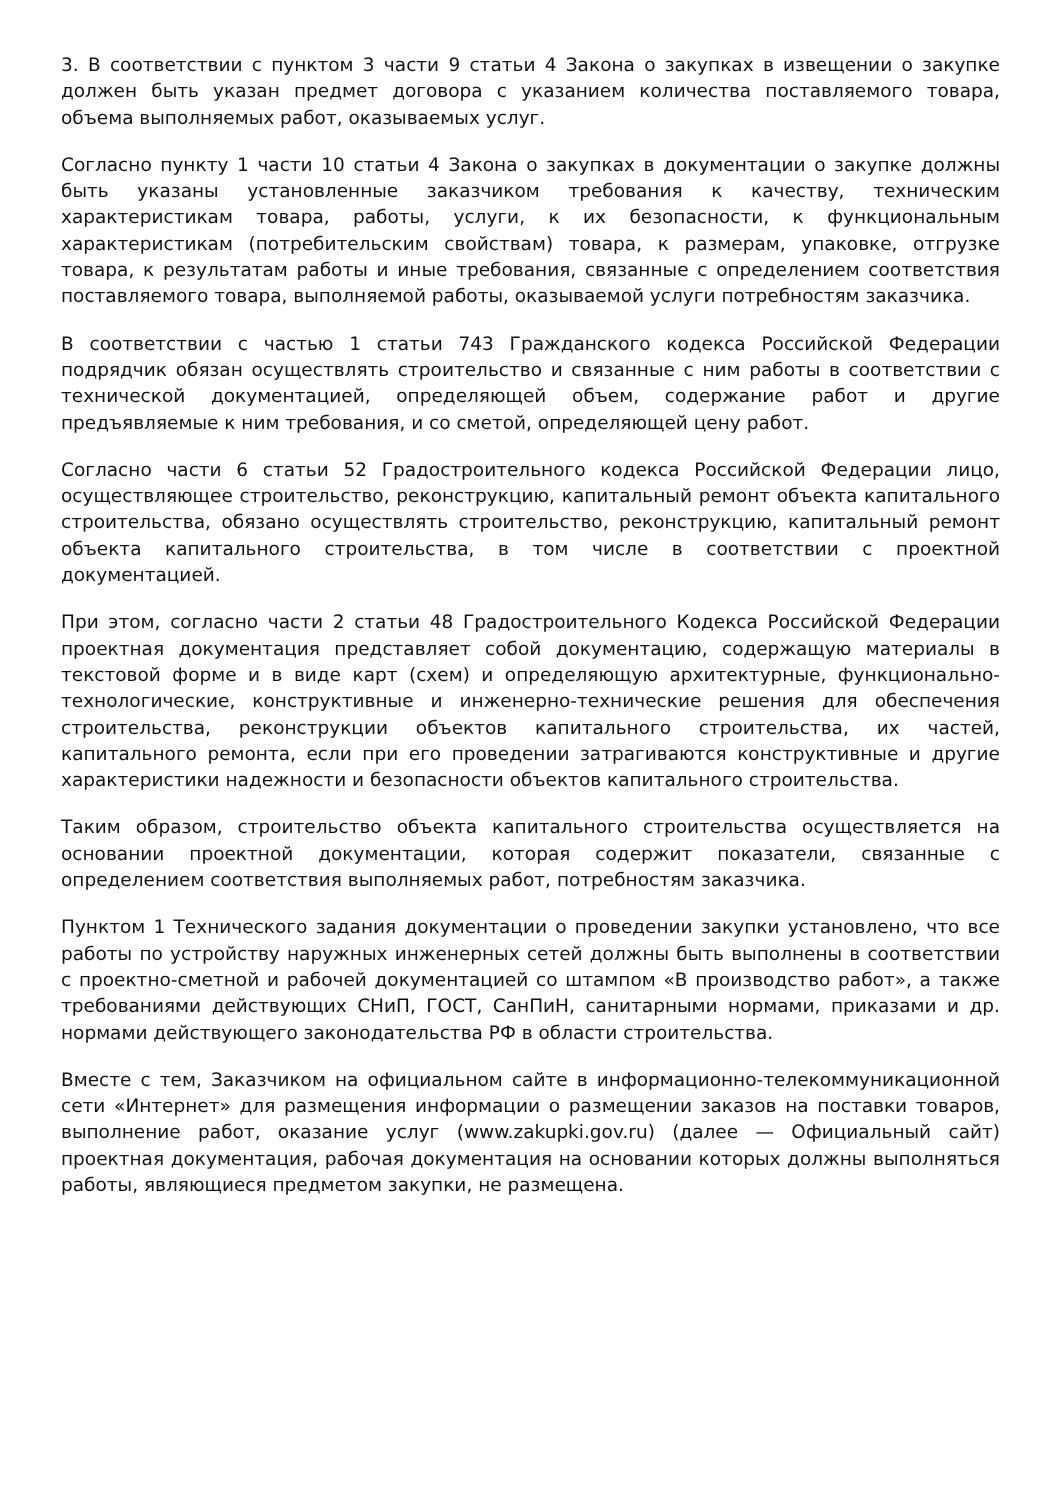3. В соответствии с пунктом 3 части 9 статьи 4 Закона о закупках в извещении о закупке должен быть указан предмет договора с указанием количества поставляемого товара, объема выполняемых работ, оказываемых услуг.
Согласно пункту 1 части 10 статьи 4 Закона о закупках в документации о закупке должны быть указаны установленные заказчиком требования к качеству, техническим характеристикам товара, работы, услуги, к их безопасности, к функциональным характеристикам (потребительским свойствам) товара, к размерам, упаковке, отгрузке товара, к результатам работы и иные требования, связанные с определением соответствия поставляемого товара, выполняемой работы, оказываемой услуги потребностям заказчика.
В соответствии с частью 1 статьи 743 Гражданского кодекса Российской Федерации подрядчик обязан осуществлять строительство и связанные с ним работы в соответствии с технической документацией, определяющей объем, содержание работ и другие предъявляемые к ним требования, и со сметой, определяющей цену работ.
Согласно части 6 статьи 52 Градостроительного кодекса Российской Федерации лицо, осуществляющее строительство, реконструкцию, капитальный ремонт объекта капитального строительства, обязано осуществлять строительство, реконструкцию, капитальный ремонт объекта капитального строительства, в том числе в соответствии с проектной документацией.
При этом, согласно части 2 статьи 48 Градостроительного Кодекса Российской Федерации проектная документация представляет собой документацию, содержащую материалы в текстовой форме и в виде карт (схем) и определяющую архитектурные, функционально-технологические, конструктивные и инженерно-технические решения для обеспечения строительства, реконструкции объектов капитального строительства, их частей, капитального ремонта, если при его проведении затрагиваются конструктивные и другие характеристики надежности и безопасности объектов капитального строительства.
Таким образом, строительство объекта капитального строительства осуществляется на основании проектной документации, которая содержит показатели, связанные с определением соответствия выполняемых работ, потребностям заказчика.
Пунктом 1 Технического задания документации о проведении закупки установлено, что все работы по устройству наружных инженерных сетей должны быть выполнены в соответствии с проектно-сметной и рабочей документацией со штампом «В производство работ», а также требованиями действующих СНиП, ГОСТ, СанПиН, санитарными нормами, приказами и др. нормами действующего законодательства РФ в области строительства.
Вместе с тем, Заказчиком на официальном сайте в информационно-телекоммуникационной сети «Интернет» для размещения информации о размещении заказов на поставки товаров, выполнение работ, оказание услуг (www.zakupki.gov.ru) (далее — Официальный сайт) проектная документация, рабочая документация на основании которых должны выполняться работы, являющиеся предметом закупки, не размещена.